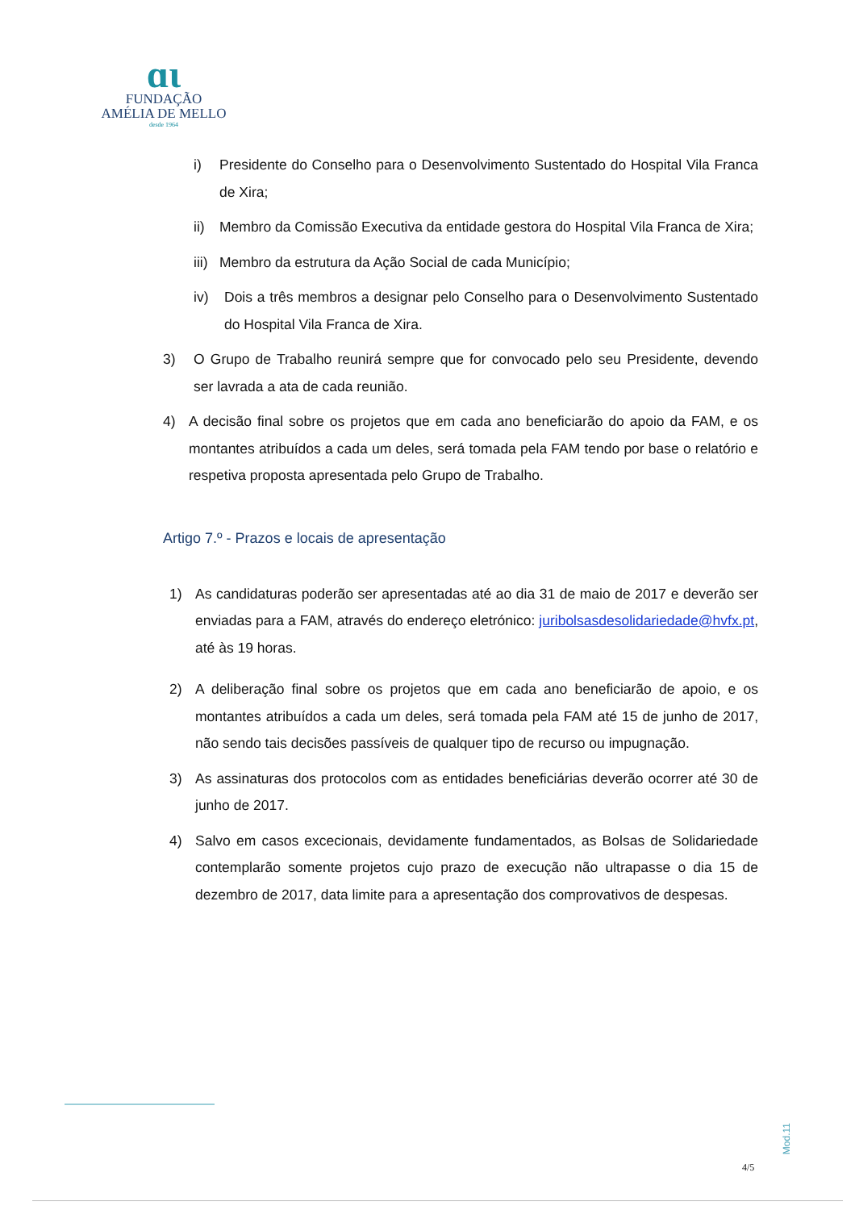ɑɩ
FUNDAÇÃO
AMÉLIA DE MELLO
desde 1964
i) Presidente do Conselho para o Desenvolvimento Sustentado do Hospital Vila Franca de Xira;
ii) Membro da Comissão Executiva da entidade gestora do Hospital Vila Franca de Xira;
iii) Membro da estrutura da Ação Social de cada Município;
iv) Dois a três membros a designar pelo Conselho para o Desenvolvimento Sustentado do Hospital Vila Franca de Xira.
3) O Grupo de Trabalho reunirá sempre que for convocado pelo seu Presidente, devendo ser lavrada a ata de cada reunião.
4) A decisão final sobre os projetos que em cada ano beneficiarão do apoio da FAM, e os montantes atribuídos a cada um deles, será tomada pela FAM tendo por base o relatório e respetiva proposta apresentada pelo Grupo de Trabalho.
Artigo 7.º - Prazos e locais de apresentação
1) As candidaturas poderão ser apresentadas até ao dia 31 de maio de 2017 e deverão ser enviadas para a FAM, através do endereço eletrónico: juribolsasdesolidariedade@hvfx.pt, até às 19 horas.
2) A deliberação final sobre os projetos que em cada ano beneficiarão de apoio, e os montantes atribuídos a cada um deles, será tomada pela FAM até 15 de junho de 2017, não sendo tais decisões passíveis de qualquer tipo de recurso ou impugnação.
3) As assinaturas dos protocolos com as entidades beneficiárias deverão ocorrer até 30 de junho de 2017.
4) Salvo em casos excecionais, devidamente fundamentados, as Bolsas de Solidariedade contemplarão somente projetos cujo prazo de execução não ultrapasse o dia 15 de dezembro de 2017, data limite para a apresentação dos comprovativos de despesas.
Mod.11
4/5